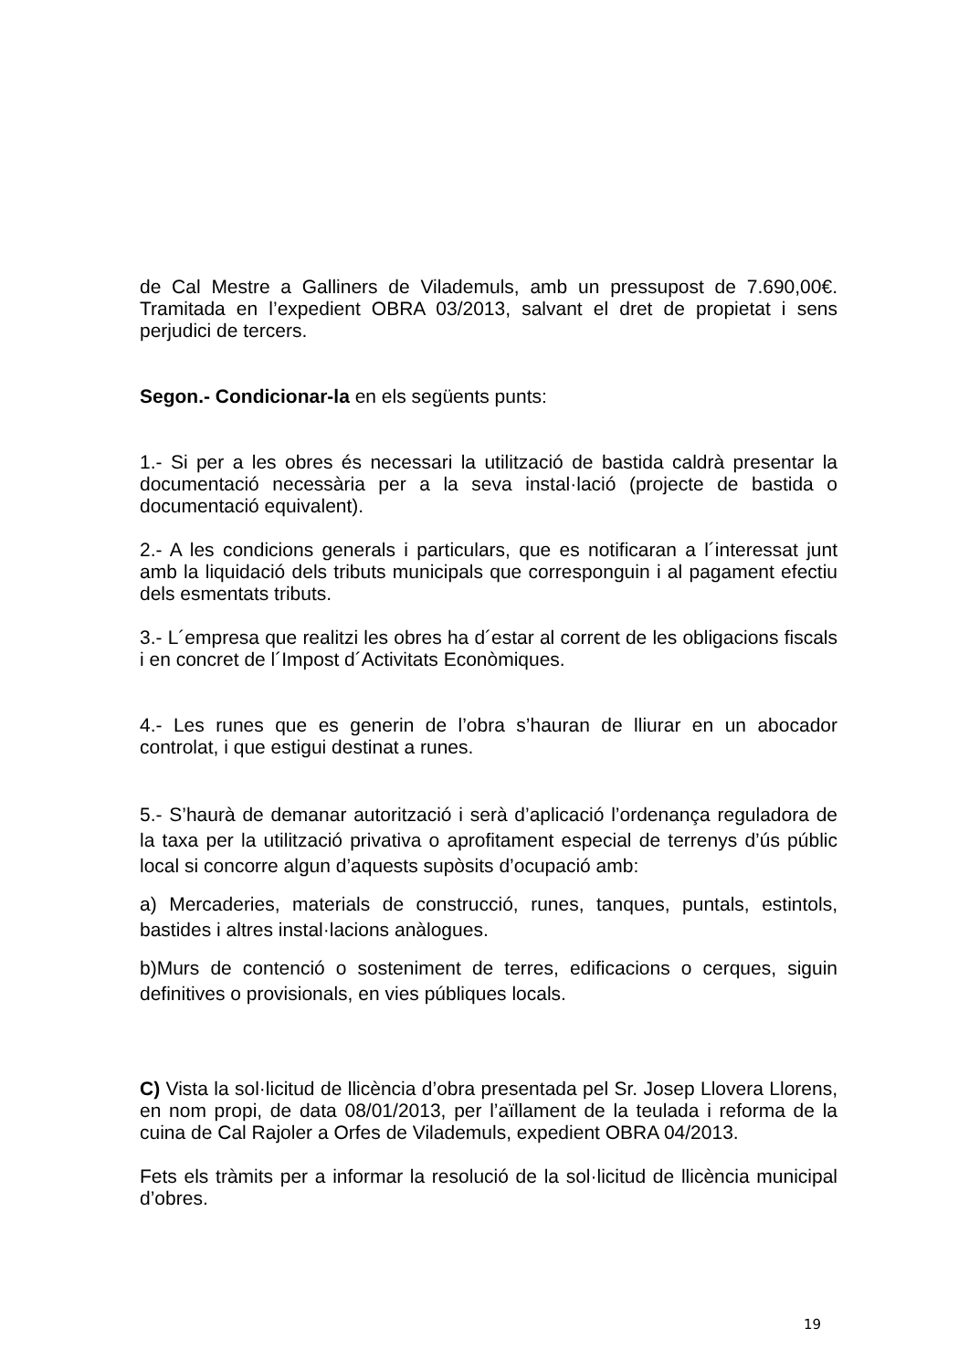de Cal Mestre a Galliners de Vilademuls, amb un pressupost de 7.690,00€. Tramitada en l’expedient OBRA 03/2013, salvant el dret de propietat i sens perjudici de tercers.
Segon.- Condicionar-la en els següents punts:
1.- Si per a les obres és necessari la utilització de bastida caldrà presentar la documentació necessària per a la seva instal·lació (projecte de bastida o documentació equivalent).
2.- A les condicions generals i particulars, que es notificaran a l´interessat junt amb la liquidació dels tributs municipals que corresponguin i al pagament efectiu dels esmentats tributs.
3.- L´empresa que realitzi les obres ha d´estar al corrent de les obligacions fiscals i en concret de l´Impost d´Activitats Econòmiques.
4.- Les runes que es generin de l’obra s’hauran de lliurar en un abocador controlat, i que estigui destinat a runes.
5.- S’haurà de demanar autorització i serà d’aplicació l’ordenança reguladora de la taxa per la utilització privativa o aprofitament especial de terrenys d’ús públic local si concorre algun d’aquests supòsits d’ocupació amb:
a) Mercaderies, materials de construcció, runes, tanques, puntals, estintols, bastides i altres instal·lacions anàlogues.
b)Murs de contenció o sosteniment de terres, edificacions o cerques, siguin definitives o provisionals, en vies públiques locals.
C) Vista la sol·licitud de llicència d’obra presentada pel Sr. Josep Llovera Llorens, en nom propi, de data 08/01/2013, per l’aïllament de la teulada i reforma de la cuina de Cal Rajoler a Orfes de Vilademuls, expedient OBRA 04/2013.
Fets els tràmits per a informar la resolució de la sol·licitud de llicència municipal d’obres.
19